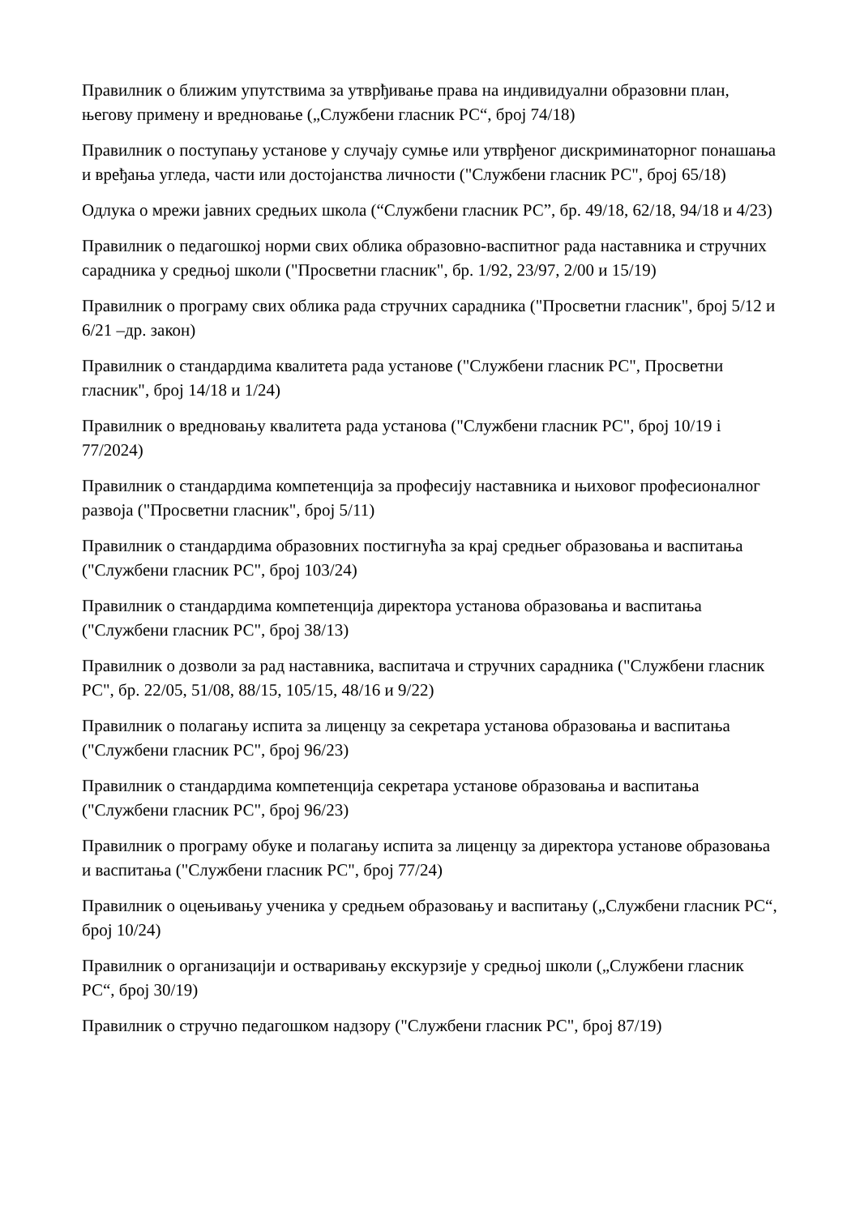Правилник о ближим упутствима за утврђивање права на индивидуални образовни план, његову примену и вредновање („Службени гласник РС“, број 74/18)
Правилник о поступању установе у случају сумње или утврђеног дискриминаторног понашања и врeђања угледа, части или достојанства личности ("Службени гласник РС", број 65/18)
Одлука о мрежи јавних средњих школа (“Службени гласник РС”, бр. 49/18, 62/18, 94/18 и 4/23)
Правилник о педагошкој норми свих облика образовно-васпитног рада наставника и стручних сарадника у средњој школи ("Просветни гласник", бр. 1/92, 23/97, 2/00 и 15/19)
Правилник о програму свих облика рада стручних сарадника ("Просветни гласник", број 5/12 и 6/21 –др. закон)
Правилник о стандардима квалитета рада установе ("Службени гласник РС", Просветни гласник", број 14/18 и 1/24)
Правилник о вредновању квалитета рада установа ("Службени гласник РС", број 10/19 і 77/2024)
Правилник о стандардима компетенција за професију наставника и њиховог професионалног развоја ("Просветни гласник", број 5/11)
Правилник о стандардима образовних постигнућа за крај средњег образовања и васпитања ("Службени гласник РС", број 103/24)
Правилник о стандардима компетенција директора установа образовања и васпитања ("Службени гласник РС", број 38/13)
Правилник о дозволи за рад наставника, васпитача и стручних сарадника ("Службени гласник РС", бр. 22/05, 51/08, 88/15, 105/15, 48/16 и 9/22)
Правилник о полагању испита за лиценцу за секретара установа образовања и васпитања ("Службени гласник РС", број 96/23)
Правилник о стандардима компетенција секретара установе образовања и васпитања ("Службени гласник РС", број 96/23)
Правилник о програму обуке и полагању испита за лиценцу за директора установе образовања и васпитања ("Службени гласник РС", број 77/24)
Правилник о оцењивању ученика у средњем образовању и васпитању („Службени гласник РС“, број 10/24)
Правилник о организацији и остваривању екскурзије у средњој школи („Службени гласник РС“, број 30/19)
Правилник о стручно педагошком надзору ("Службени гласник РС", број 87/19)